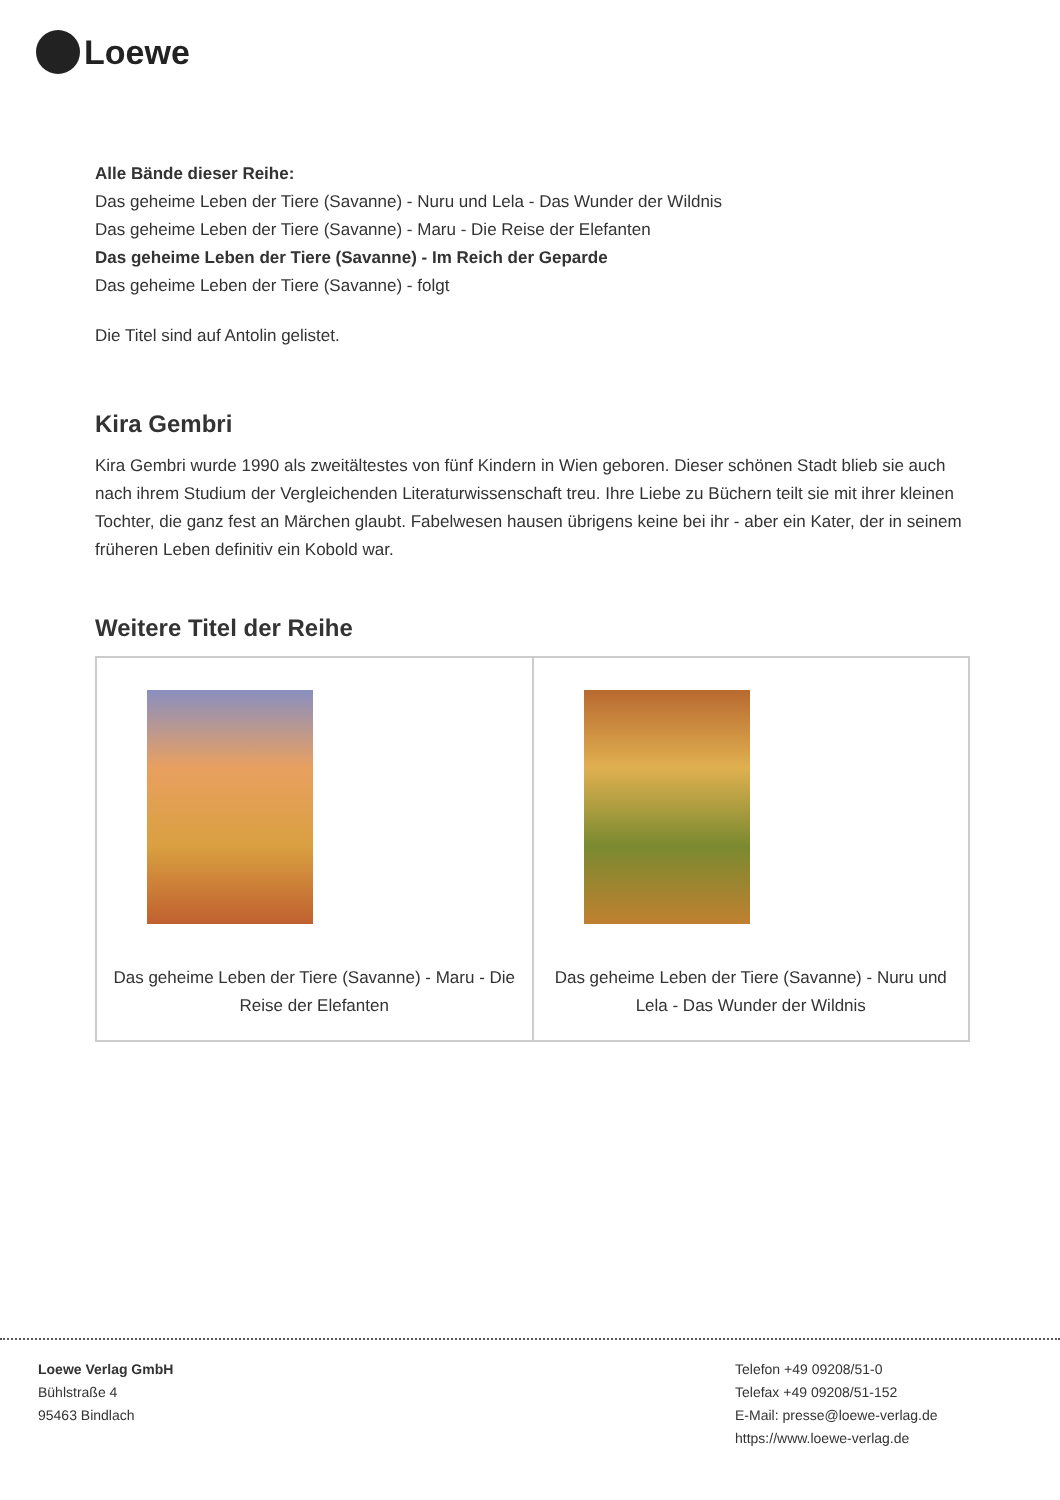Loewe
Alle Bände dieser Reihe:
Das geheime Leben der Tiere (Savanne) - Nuru und Lela - Das Wunder der Wildnis
Das geheime Leben der Tiere (Savanne) - Maru - Die Reise der Elefanten
Das geheime Leben der Tiere (Savanne) - Im Reich der Geparde
Das geheime Leben der Tiere (Savanne) - folgt
Die Titel sind auf Antolin gelistet.
Kira Gembri
Kira Gembri wurde 1990 als zweitältestes von fünf Kindern in Wien geboren. Dieser schönen Stadt blieb sie auch nach ihrem Studium der Vergleichenden Literaturwissenschaft treu. Ihre Liebe zu Büchern teilt sie mit ihrer kleinen Tochter, die ganz fest an Märchen glaubt. Fabelwesen hausen übrigens keine bei ihr - aber ein Kater, der in seinem früheren Leben definitiv ein Kobold war.
Weitere Titel der Reihe
| Das geheime Leben der Tiere (Savanne) - Maru - Die Reise der Elefanten | Das geheime Leben der Tiere (Savanne) - Nuru und Lela - Das Wunder der Wildnis |
Loewe Verlag GmbH
Bühlstraße 4
95463 Bindlach
Telefon +49 09208/51-0
Telefax +49 09208/51-152
E-Mail: presse@loewe-verlag.de
https://www.loewe-verlag.de